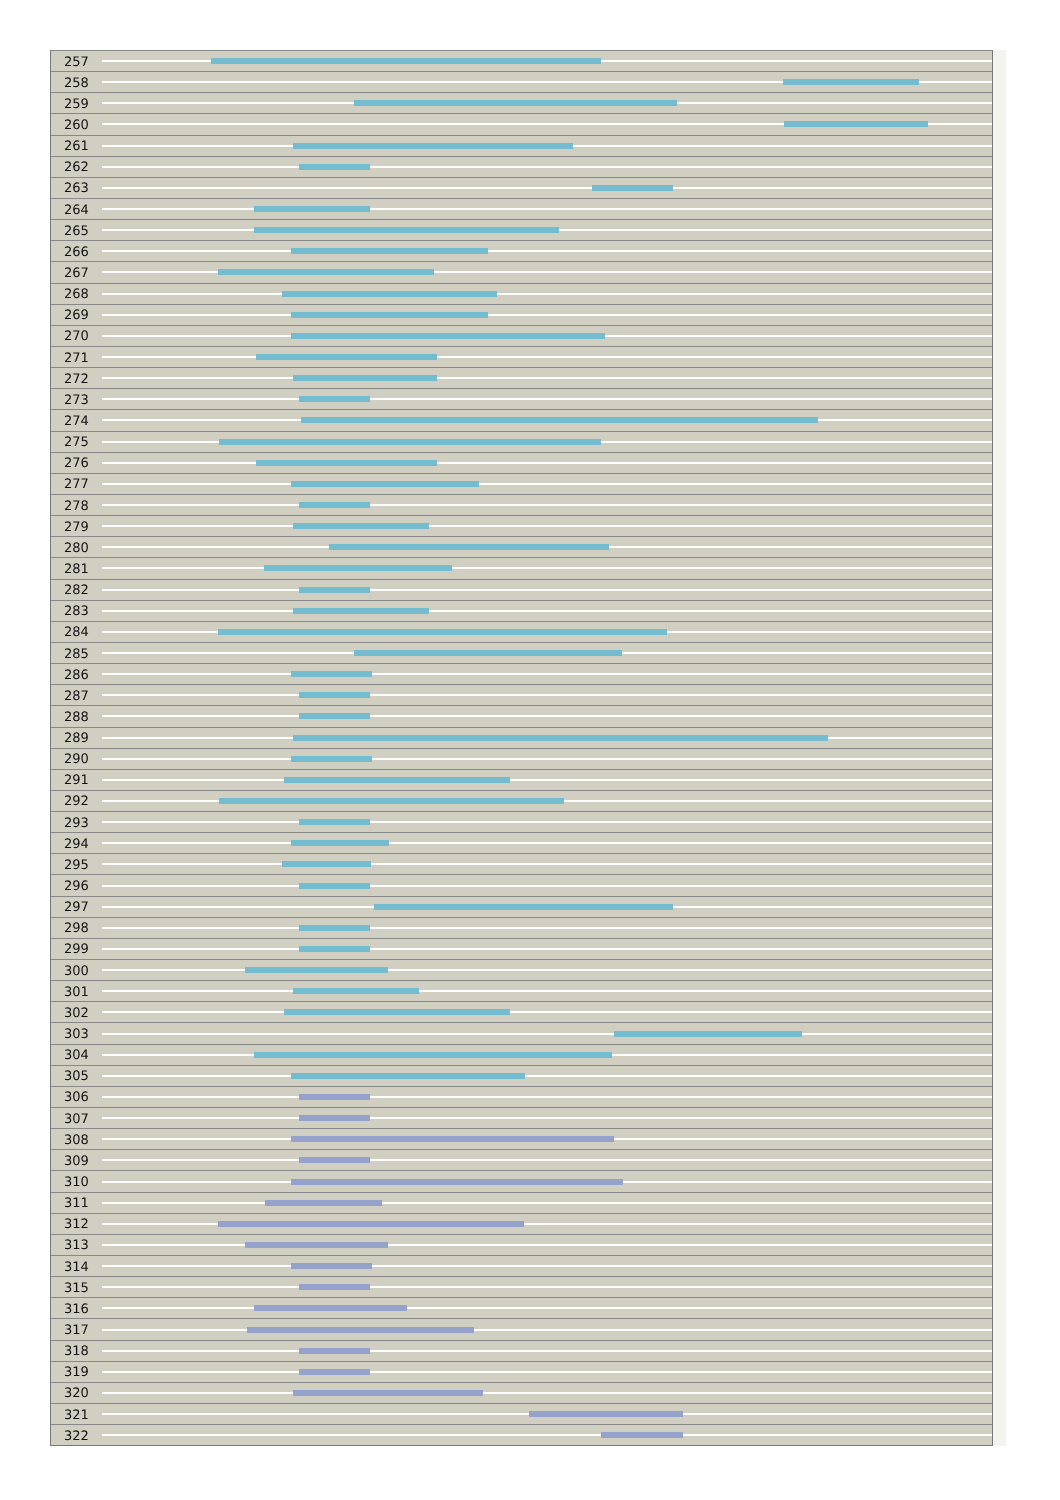257
258
259
260
261
262
263
264
265
266
267
268
269
270
271
272
273
274
275
276
277
278
279
280
281
282
283
284
285
286
287
288
289
290
291
292
293
294
295
296
297
298
299
300
301
302
303
304
305
306
307
308
309
310
311
312
313
314
315
316
317
318
319
320
321
322